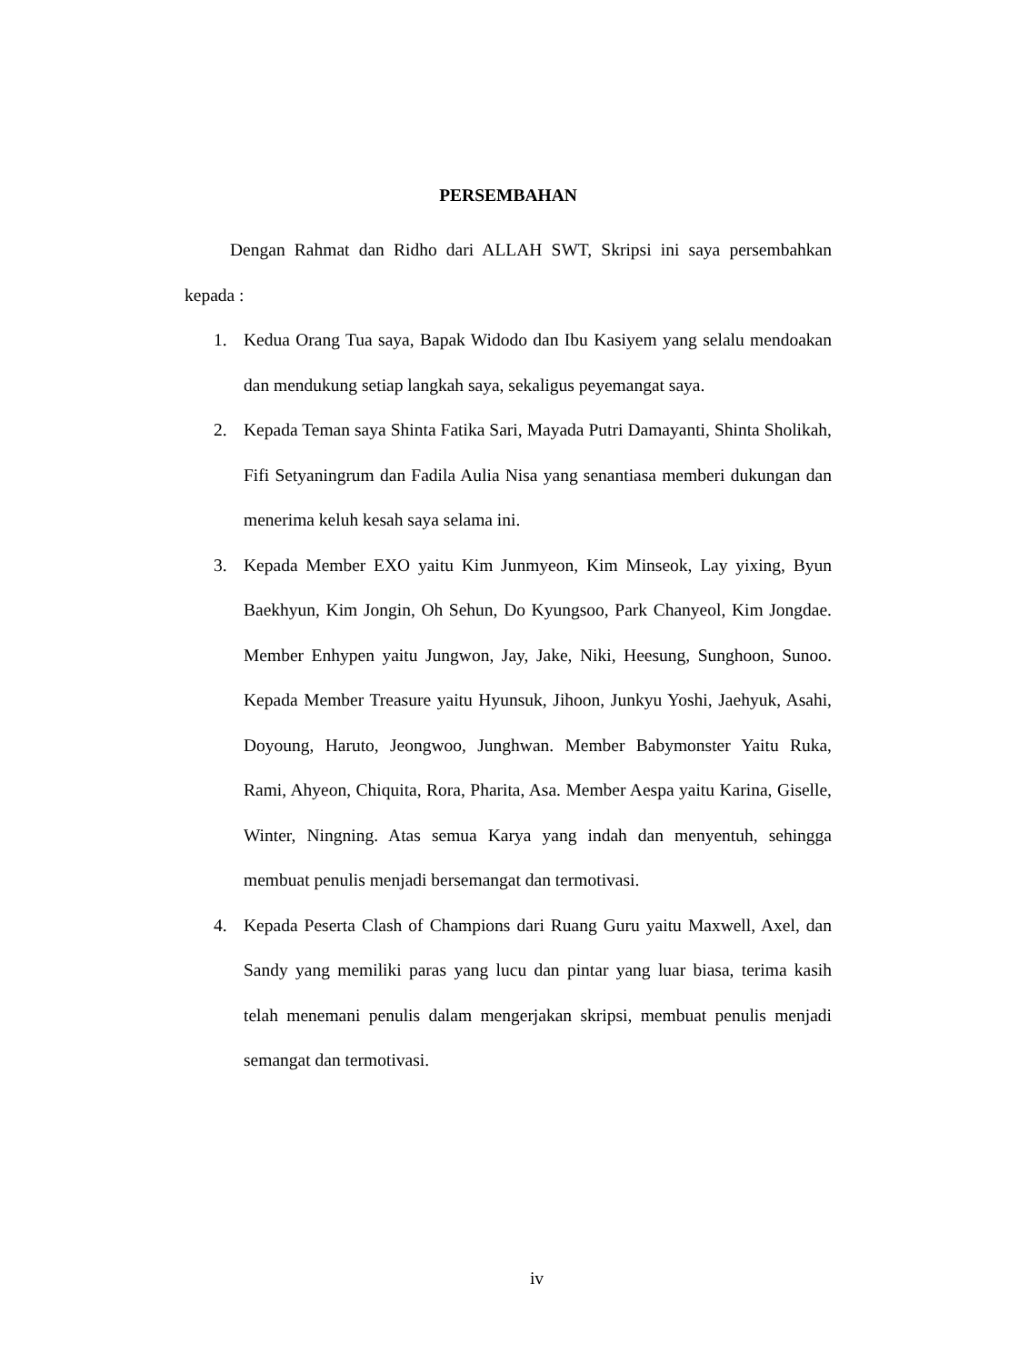PERSEMBAHAN
Dengan Rahmat dan Ridho dari ALLAH SWT, Skripsi ini saya persembahkan kepada :
1. Kedua Orang Tua saya, Bapak Widodo dan Ibu Kasiyem yang selalu mendoakan dan mendukung setiap langkah saya, sekaligus peyemangat saya.
2. Kepada Teman saya Shinta Fatika Sari, Mayada Putri Damayanti, Shinta Sholikah, Fifi Setyaningrum dan Fadila Aulia Nisa yang senantiasa memberi dukungan dan menerima keluh kesah saya selama ini.
3. Kepada Member EXO yaitu Kim Junmyeon, Kim Minseok, Lay yixing, Byun Baekhyun, Kim Jongin, Oh Sehun, Do Kyungsoo, Park Chanyeol, Kim Jongdae. Member Enhypen yaitu Jungwon, Jay, Jake, Niki, Heesung, Sunghoon, Sunoo. Kepada Member Treasure yaitu Hyunsuk, Jihoon, Junkyu Yoshi, Jaehyuk, Asahi, Doyoung, Haruto, Jeongwoo, Junghwan. Member Babymonster Yaitu Ruka, Rami, Ahyeon, Chiquita, Rora, Pharita, Asa. Member Aespa yaitu Karina, Giselle, Winter, Ningning. Atas semua Karya yang indah dan menyentuh, sehingga membuat penulis menjadi bersemangat dan termotivasi.
4. Kepada Peserta Clash of Champions dari Ruang Guru yaitu Maxwell, Axel, dan Sandy yang memiliki paras yang lucu dan pintar yang luar biasa, terima kasih telah menemani penulis dalam mengerjakan skripsi, membuat penulis menjadi semangat dan termotivasi.
iv